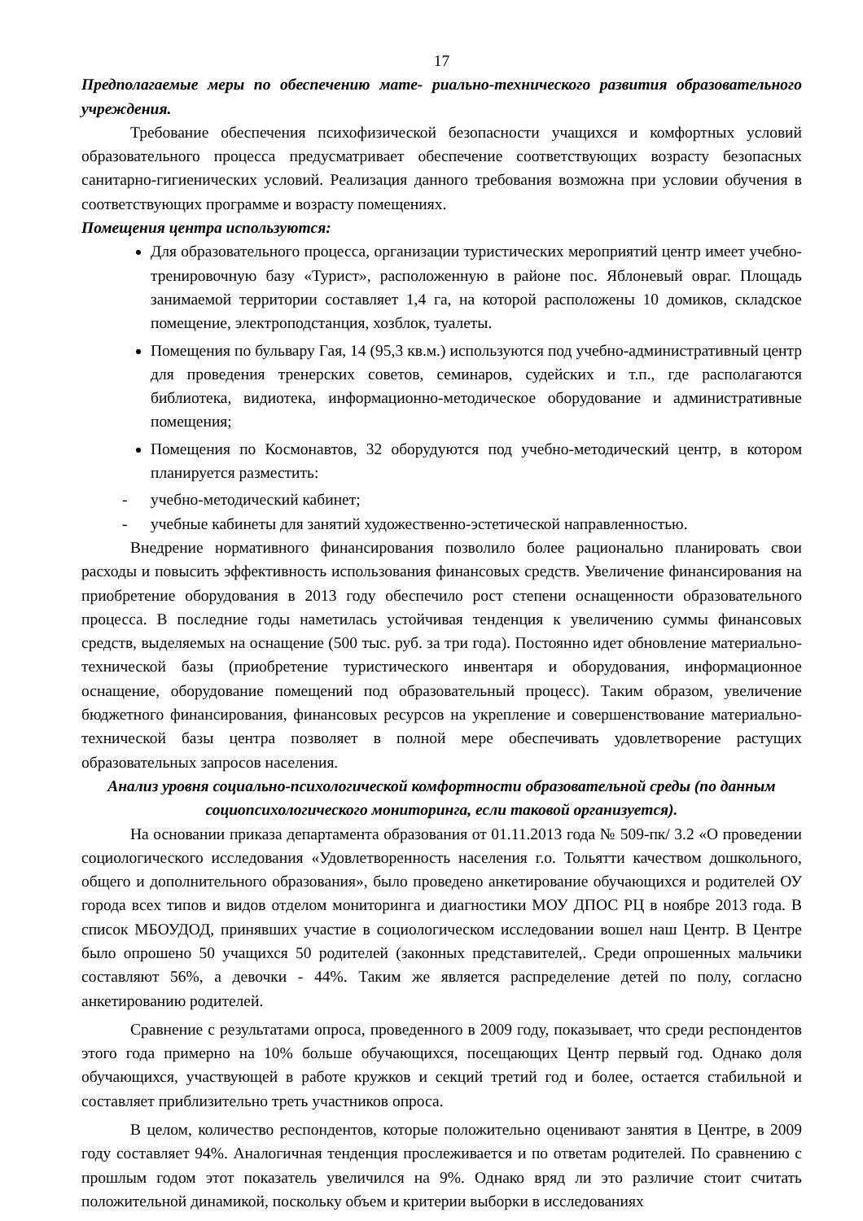17
Предполагаемые меры по обеспечению мате- риально-технического развития образовательного учреждения.
Требование обеспечения психофизической безопасности учащихся и комфортных условий образовательного процесса предусматривает обеспечение соответствующих возрасту безопасных санитарно-гигиенических условий. Реализация данного требования возможна при условии обучения в соответствующих программе и возрасту помещениях.
Помещения центра используются:
Для образовательного процесса, организации туристических мероприятий центр имеет учебно-тренировочную базу «Турист», расположенную в районе пос. Яблоневый овраг. Площадь занимаемой территории составляет 1,4 га, на которой расположены 10 домиков, складское помещение, электроподстанция, хозблок, туалеты.
Помещения по бульвару Гая, 14 (95,3 кв.м.) используются под учебно-административный центр для проведения тренерских советов, семинаров, судейских и т.п., где располагаются библиотека, видиотека, информационно-методическое оборудование и административные помещения;
Помещения по Космонавтов, 32 оборудуются под учебно-методический центр, в котором планируется разместить:
- учебно-методический кабинет;
- учебные кабинеты для занятий художественно-эстетической направленностью.
Внедрение нормативного финансирования позволило более рационально планировать свои расходы и повысить эффективность использования финансовых средств. Увеличение финансирования на приобретение оборудования в 2013 году обеспечило рост степени оснащенности образовательного процесса. В последние годы наметилась устойчивая тенденция к увеличению суммы финансовых средств, выделяемых на оснащение (500 тыс. руб. за три года). Постоянно идет обновление материально-технической базы (приобретение туристического инвентаря и оборудования, информационное оснащение, оборудование помещений под образовательный процесс). Таким образом, увеличение бюджетного финансирования, финансовых ресурсов на укрепление и совершенствование материально-технической базы центра позволяет в полной мере обеспечивать удовлетворение растущих образовательных запросов населения.
Анализ уровня социально-психологической комфортности образовательной среды (по данным социопсихологического мониторинга, если таковой организуется).
На основании приказа департамента образования от 01.11.2013 года № 509-пк/ 3.2 «О проведении социологического исследования «Удовлетворенность населения г.о. Тольятти качеством дошкольного, общего и дополнительного образования», было проведено анкетирование обучающихся и родителей ОУ города всех типов и видов отделом мониторинга и диагностики МОУ ДПОС РЦ в ноябре 2013 года. В список МБОУДОД, принявших участие в социологическом исследовании вошел наш Центр. В Центре было опрошено 50 учащихся 50 родителей (законных представителей,. Среди опрошенных мальчики составляют 56%, а девочки - 44%. Таким же является распределение детей по полу, согласно анкетированию родителей.
Сравнение с результатами опроса, проведенного в 2009 году, показывает, что среди респондентов этого года примерно на 10% больше обучающихся, посещающих Центр первый год. Однако доля обучающихся, участвующей в работе кружков и секций третий год и более, остается стабильной и составляет приблизительно треть участников опроса.
В целом, количество респондентов, которые положительно оценивают занятия в Центре, в 2009 году составляет 94%. Аналогичная тенденция прослеживается и по ответам родителей. По сравнению с прошлым годом этот показатель увеличился на 9%. Однако вряд ли это различие стоит считать положительной динамикой, поскольку объем и критерии выборки в исследованиях